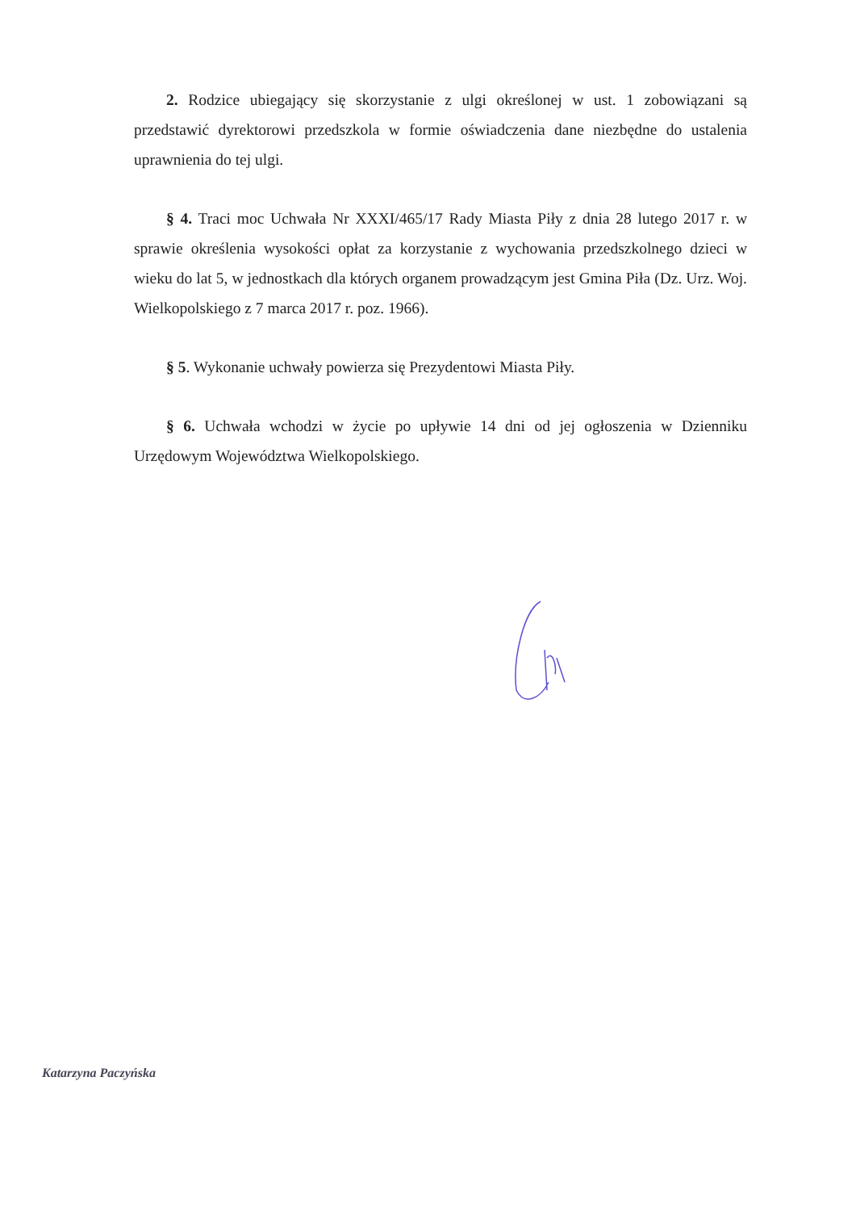2. Rodzice ubiegający się skorzystanie z ulgi określonej w ust. 1 zobowiązani są przedstawić dyrektorowi przedszkola w formie oświadczenia dane niezbędne do ustalenia uprawnienia do tej ulgi.
§ 4. Traci moc Uchwała Nr XXXI/465/17 Rady Miasta Piły z dnia 28 lutego 2017 r. w sprawie określenia wysokości opłat za korzystanie z wychowania przedszkolnego dzieci w wieku do lat 5, w jednostkach dla których organem prowadzącym jest Gmina Piła (Dz. Urz. Woj. Wielkopolskiego z 7 marca 2017 r. poz. 1966).
§ 5. Wykonanie uchwały powierza się Prezydentowi Miasta Piły.
§ 6. Uchwała wchodzi w życie po upływie 14 dni od jej ogłoszenia w Dzienniku Urzędowym Województwa Wielkopolskiego.
Katarzyna Paczyńska